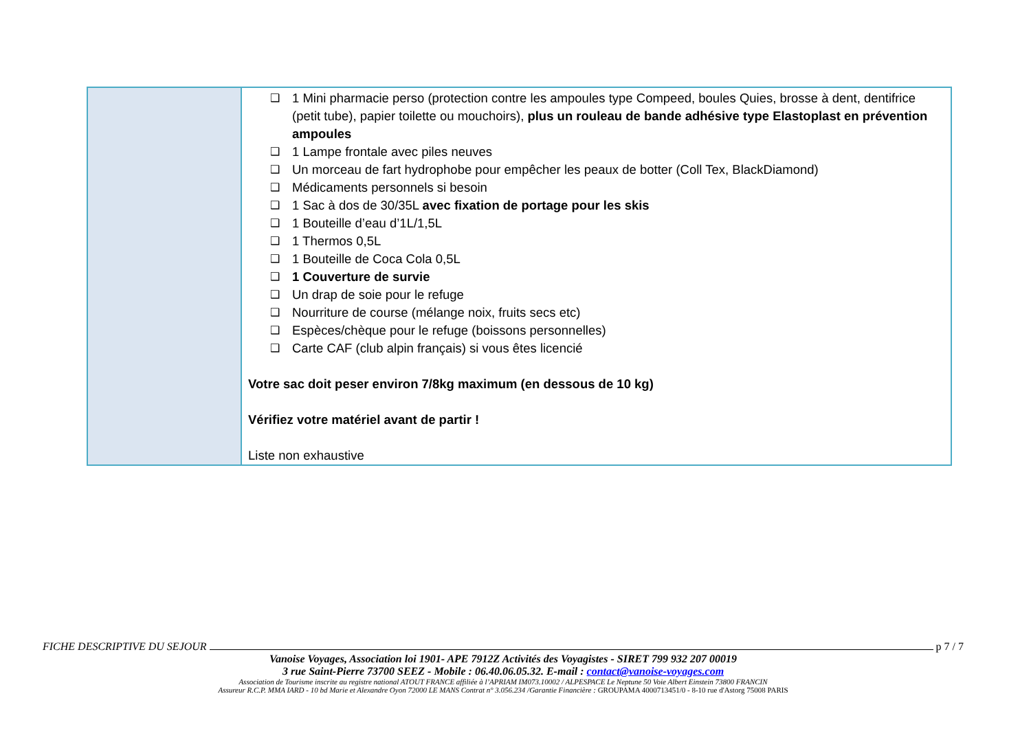| | ❑ 1 Mini pharmacie perso (protection contre les ampoules type Compeed, boules Quies, brosse à dent, dentifrice (petit tube), papier toilette ou mouchoirs), plus un rouleau de bande adhésive type Elastoplast en prévention ampoules ❑ 1 Lampe frontale avec piles neuves ❑ Un morceau de fart hydrophobe pour empêcher les peaux de botter (Coll Tex, BlackDiamond) ❑ Médicaments personnels si besoin ❑ 1 Sac à dos de 30/35L avec fixation de portage pour les skis ❑ 1 Bouteille d’eau d’1L/1,5L ❑ 1 Thermos 0,5L ❑ 1 Bouteille de Coca Cola 0,5L ❑ 1 Couverture de survie ❑ Un drap de soie pour le refuge ❑ Nourriture de course (mélange noix, fruits secs etc) ❑ Espèces/chèque pour le refuge (boissons personnelles) ❑ Carte CAF (club alpin français) si vous êtes licencié Votre sac doit peser environ 7/8kg maximum (en dessous de 10 kg) Vérifiez votre matériel avant de partir ! Liste non exhaustive |
FICHE DESCRIPTIVE DU SEJOUR p 7 / 7
Vanoise Voyages, Association loi 1901- APE 7912Z Activités des Voyagistes - SIRET 799 932 207 00019
3 rue Saint-Pierre 73700 SEEZ - Mobile : 06.40.06.05.32. E-mail : contact@vanoise-voyages.com
Association de Tourisme inscrite au registre national ATOUT FRANCE affiliée à l’APRIAM IM073.10002 / ALPESPACE Le Neptune 50 Voie Albert Einstein 73800 FRANCIN
Assureur R.C.P. MMA IARD - 10 bd Marie et Alexandre Oyon 72000 LE MANS Contrat n° 3.056.234 /Garantie Financière : GROUPAMA 4000713451/0 - 8-10 rue d'Astorg 75008 PARIS